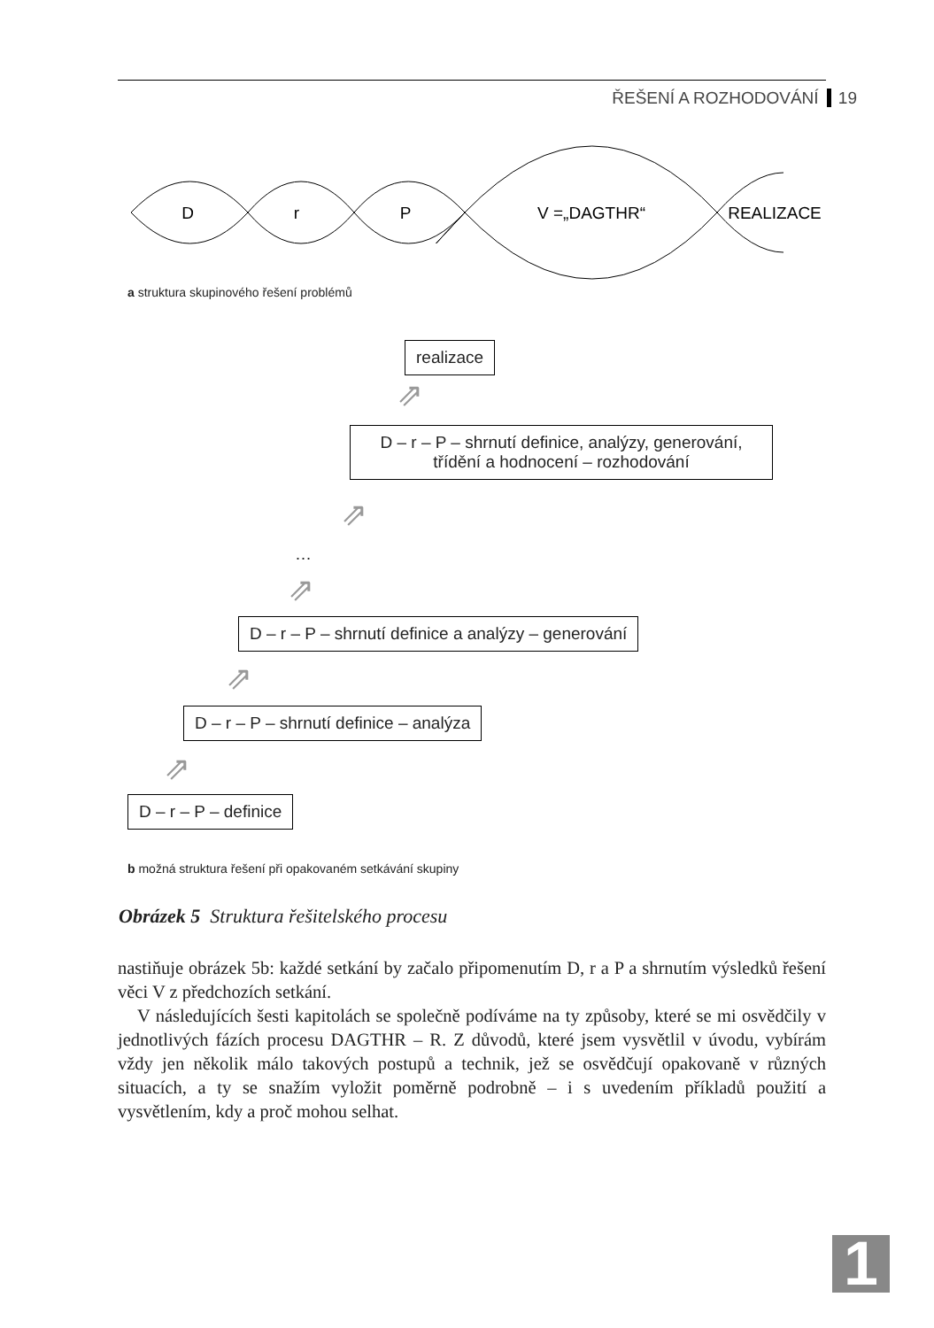ŘEŠENÍ A ROZHODOVÁNÍ 19
D
r
P
V =„DAGTHR“
REALIZACE
a struktura skupinového řešení problémů
realizace
⇗
D – r – P – shrnutí definice, analýzy, generování,
třídění a hodnocení – rozhodování
⇗
…
⇗
D – r – P – shrnutí definice a analýzy – generování
⇗
D – r – P – shrnutí definice – analýza
⇗
D – r – P – definice
b možná struktura řešení při opakovaném setkávání skupiny
Obrázek 5 Struktura řešitelského procesu
nastiňuje obrázek 5b: každé setkání by začalo připomenutím D, r a P a shrnutím výsledků řešení věci V z předchozích setkání.
V následujících šesti kapitolách se společně podíváme na ty způsoby, které se mi osvědčily v jednotlivých fázích procesu DAGTHR – R. Z důvodů, které jsem vysvětlil v úvodu, vybírám vždy jen několik málo takových postupů a technik, jež se osvědčují opakovaně v různých situacích, a ty se snažím vyložit poměrně podrobně – i s uvedením příkladů použití a vysvětlením, kdy a proč mohou selhat.
1